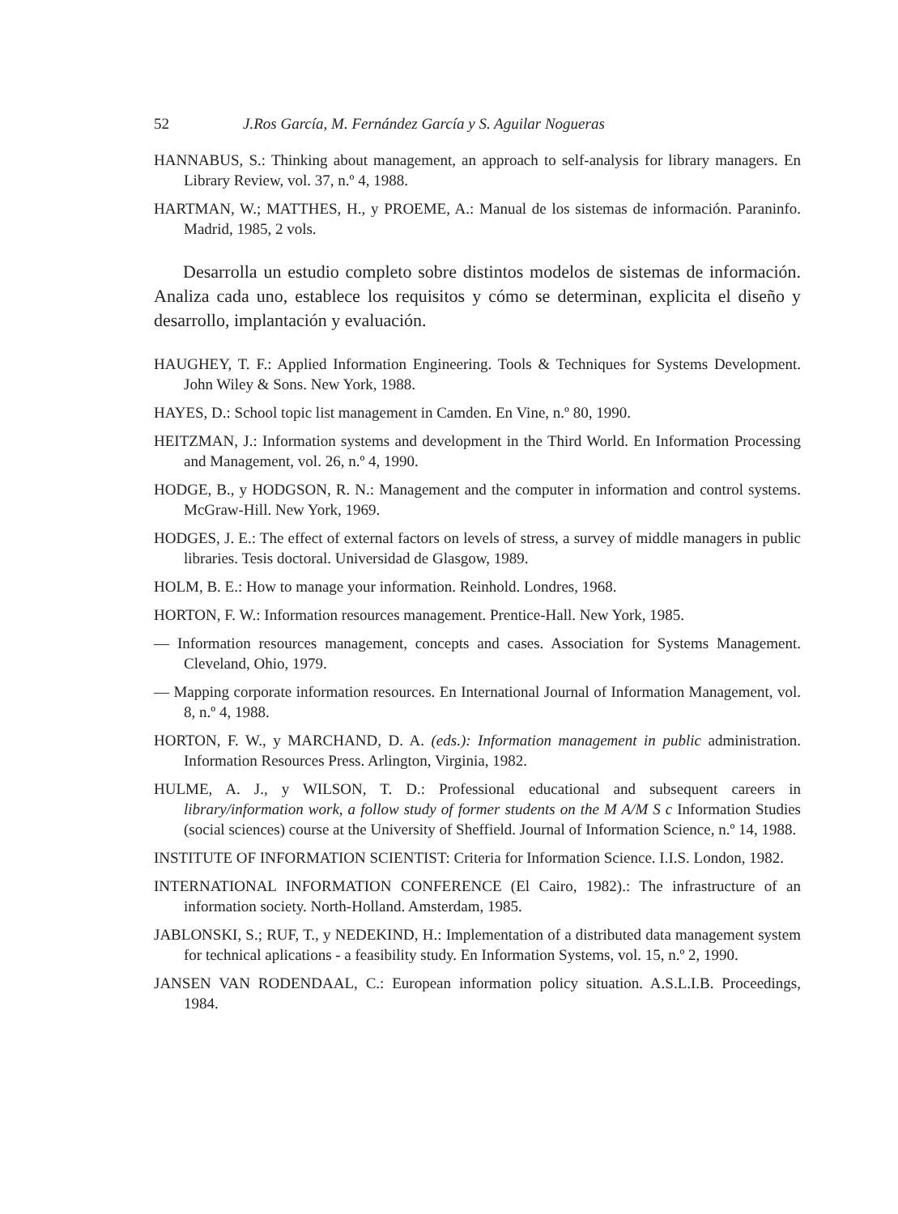52 J.Ros García, M. Fernández García y S. Aguilar Nogueras
HANNABUS, S.: Thinking about management, an approach to self-analysis for library managers. En Library Review, vol. 37, n.º 4, 1988.
HARTMAN, W.; MATTHES, H., y PROEME, A.: Manual de los sistemas de información. Paraninfo. Madrid, 1985, 2 vols.
Desarrolla un estudio completo sobre distintos modelos de sistemas de información. Analiza cada uno, establece los requisitos y cómo se determinan, explicita el diseño y desarrollo, implantación y evaluación.
HAUGHEY, T. F.: Applied Information Engineering. Tools & Techniques for Systems Development. John Wiley & Sons. New York, 1988.
HAYES, D.: School topic list management in Camden. En Vine, n.º 80, 1990.
HEITZMAN, J.: Information systems and development in the Third World. En Information Processing and Management, vol. 26, n.º 4, 1990.
HODGE, B., y HODGSON, R. N.: Management and the computer in information and control systems. McGraw-Hill. New York, 1969.
HODGES, J. E.: The effect of external factors on levels of stress, a survey of middle managers in public libraries. Tesis doctoral. Universidad de Glasgow, 1989.
HOLM, B. E.: How to manage your information. Reinhold. Londres, 1968.
HORTON, F. W.: Information resources management. Prentice-Hall. New York, 1985.
— Information resources management, concepts and cases. Association for Systems Management. Cleveland, Ohio, 1979.
— Mapping corporate information resources. En International Journal of Information Management, vol. 8, n.º 4, 1988.
HORTON, F. W., y MARCHAND, D. A. (eds.): Information management in public administration. Information Resources Press. Arlington, Virginia, 1982.
HULME, A. J., y WILSON, T. D.: Professional educational and subsequent careers in library/information work, a follow study of former students on the M A/M S c Information Studies (social sciences) course at the University of Sheffield. Journal of Information Science, n.º 14, 1988.
INSTITUTE OF INFORMATION SCIENTIST: Criteria for Information Science. I.I.S. London, 1982.
INTERNATIONAL INFORMATION CONFERENCE (El Cairo, 1982).: The infrastructure of an information society. North-Holland. Amsterdam, 1985.
JABLONSKI, S.; RUF, T., y NEDEKIND, H.: Implementation of a distributed data management system for technical aplications - a feasibility study. En Information Systems, vol. 15, n.º 2, 1990.
JANSEN VAN RODENDAAL, C.: European information policy situation. A.S.L.I.B. Proceedings, 1984.